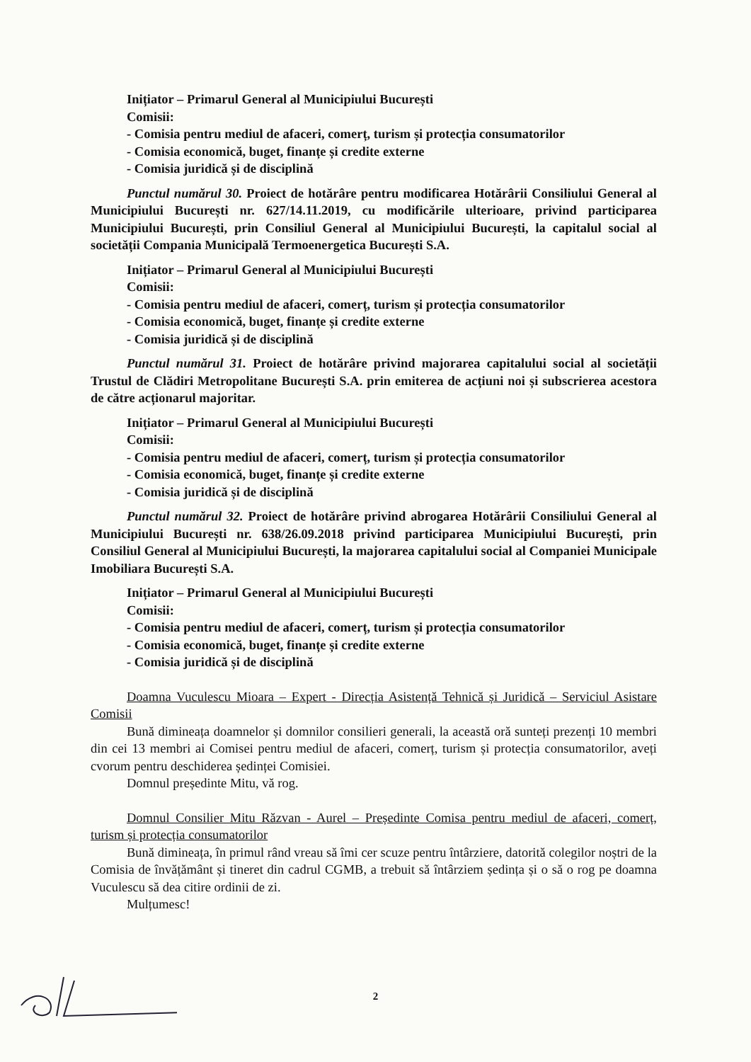Inițiator – Primarul General al Municipiului București
Comisii:
- Comisia pentru mediul de afaceri, comerț, turism și protecția consumatorilor
- Comisia economică, buget, finanțe și credite externe
- Comisia juridică și de disciplină
Punctul numărul 30. Proiect de hotărâre pentru modificarea Hotărârii Consiliului General al Municipiului București nr. 627/14.11.2019, cu modificările ulterioare, privind participarea Municipiului București, prin Consiliul General al Municipiului București, la capitalul social al societății Compania Municipală Termoenergetica București S.A.
Inițiator – Primarul General al Municipiului București
Comisii:
- Comisia pentru mediul de afaceri, comerț, turism și protecția consumatorilor
- Comisia economică, buget, finanțe și credite externe
- Comisia juridică și de disciplină
Punctul numărul 31. Proiect de hotărâre privind majorarea capitalului social al societății Trustul de Clădiri Metropolitane București S.A. prin emiterea de acțiuni noi și subscrierea acestora de către acționarul majoritar.
Inițiator – Primarul General al Municipiului București
Comisii:
- Comisia pentru mediul de afaceri, comerț, turism și protecția consumatorilor
- Comisia economică, buget, finanțe și credite externe
- Comisia juridică și de disciplină
Punctul numărul 32. Proiect de hotărâre privind abrogarea Hotărârii Consiliului General al Municipiului București nr. 638/26.09.2018 privind participarea Municipiului București, prin Consiliul General al Municipiului București, la majorarea capitalului social al Companiei Municipale Imobiliara București S.A.
Inițiator – Primarul General al Municipiului București
Comisii:
- Comisia pentru mediul de afaceri, comerț, turism și protecția consumatorilor
- Comisia economică, buget, finanțe și credite externe
- Comisia juridică și de disciplină
Doamna Vuculescu Mioara – Expert - Direcția Asistență Tehnică și Juridică – Serviciul Asistare Comisii
Bună dimineața doamnelor și domnilor consilieri generali, la această oră sunteți prezenți 10 membri din cei 13 membri ai Comisei pentru mediul de afaceri, comerț, turism și protecția consumatorilor, aveți cvorum pentru deschiderea ședinței Comisiei.
Domnul președinte Mitu, vă rog.
Domnul Consilier Mitu Răzvan - Aurel – Președinte Comisa pentru mediul de afaceri, comerț, turism și protecția consumatorilor
Bună dimineața, în primul rând vreau să îmi cer scuze pentru întârziere, datorită colegilor noștri de la Comisia de învățământ și tineret din cadrul CGMB, a trebuit să întârziem ședința și o să o rog pe doamna Vuculescu să dea citire ordinii de zi.
Mulțumesc!
2